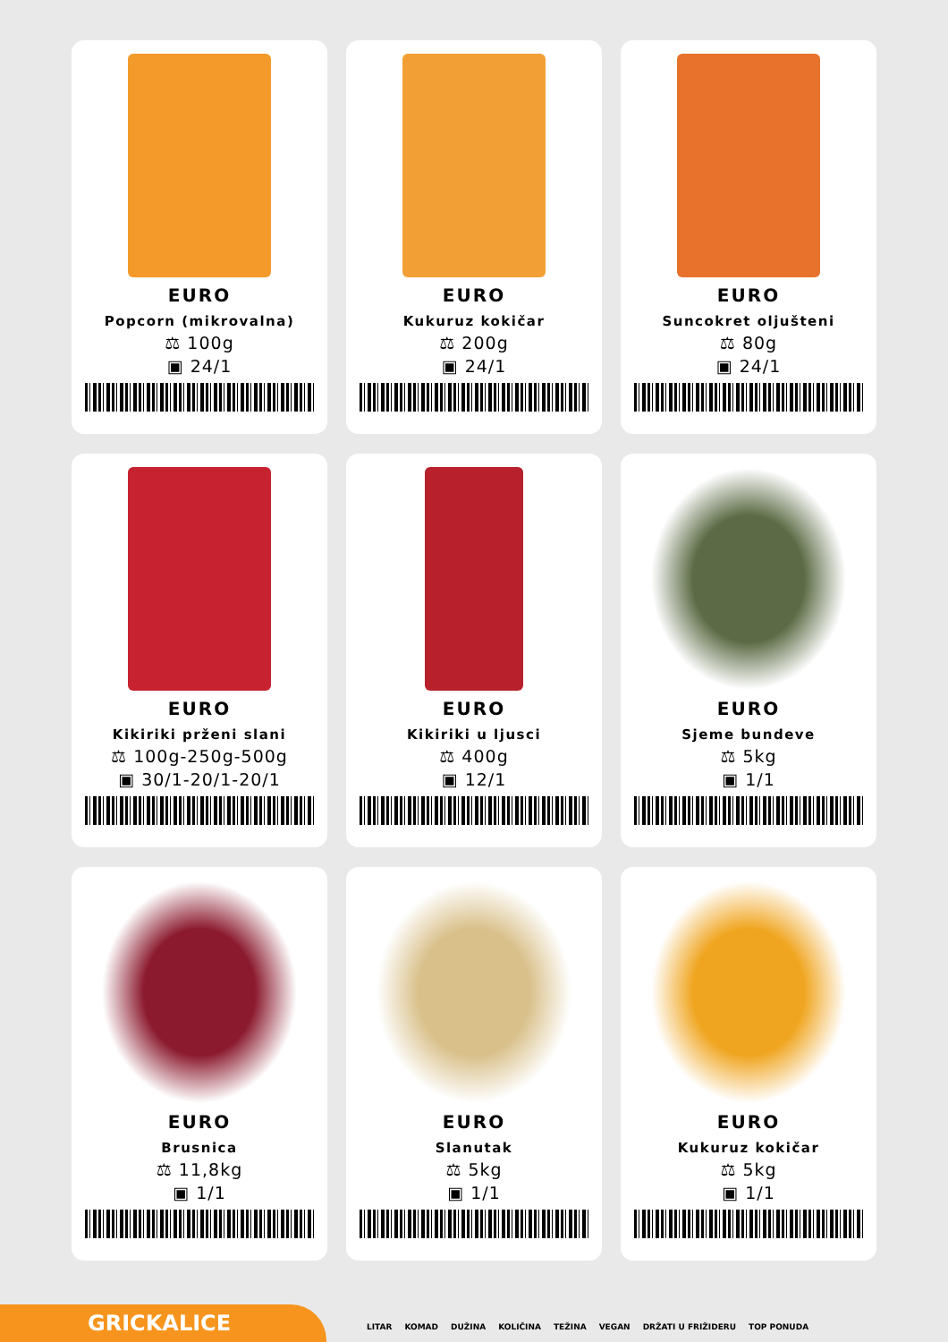EURO
Popcorn (mikrovalna)
⚖ 100g
▣ 24/1
EURO
Kukuruz kokičar
⚖ 200g
▣ 24/1
EURO
Suncokret oljušteni
⚖ 80g
▣ 24/1
EURO
Kikiriki prženi slani
⚖ 100g-250g-500g
▣ 30/1-20/1-20/1
EURO
Kikiriki u ljusci
⚖ 400g
▣ 12/1
EURO
Sjeme bundeve
⚖ 5kg
▣ 1/1
EURO
Brusnica
⚖ 11,8kg
▣ 1/1
EURO
Slanutak
⚖ 5kg
▣ 1/1
EURO
Kukuruz kokičar
⚖ 5kg
▣ 1/1
GRICKALICE
LITAR KOMAD DUŽINA KOLIČINA TEŽINA VEGAN DRŽATI U FRIŽIDERU TOP PONUDA